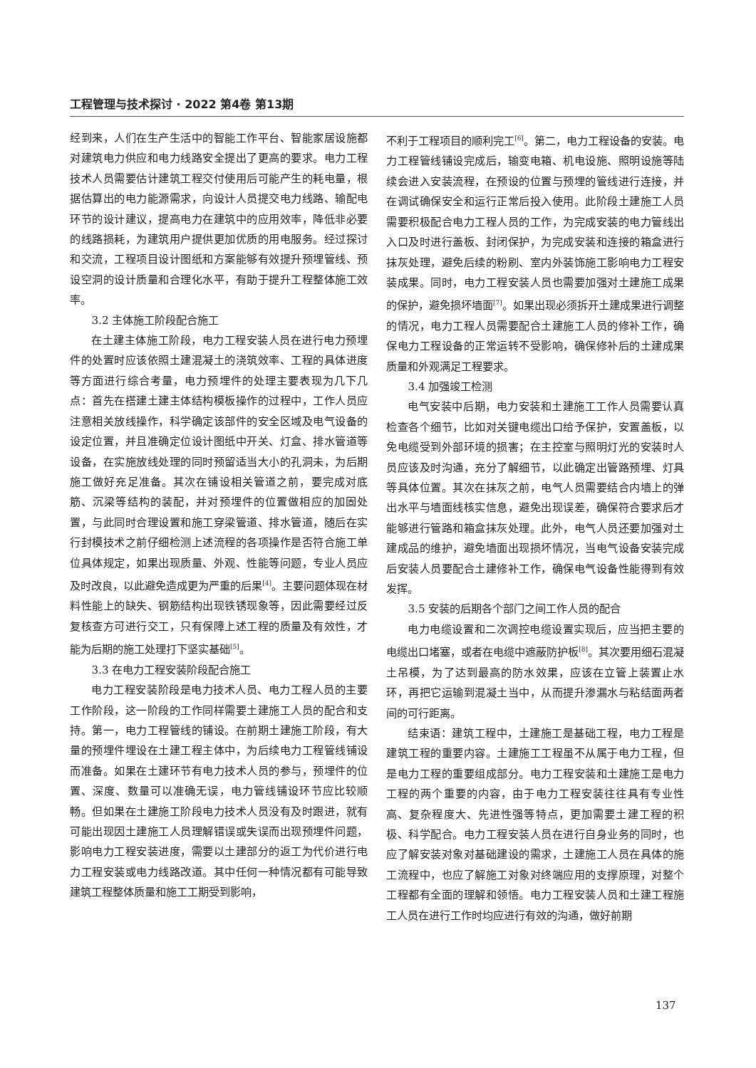工程管理与技术探讨 · 2022 第4卷 第13期
经到来，人们在生产生活中的智能工作平台、智能家居设施都对建筑电力供应和电力线路安全提出了更高的要求。电力工程技术人员需要估计建筑工程交付使用后可能产生的耗电量，根据估算出的电力能源需求，向设计人员提交电力线路、输配电环节的设计建议，提高电力在建筑中的应用效率，降低非必要的线路损耗，为建筑用户提供更加优质的用电服务。经过探讨和交流，工程项目设计图纸和方案能够有效提升预埋管线、预设空洞的设计质量和合理化水平，有助于提升工程整体施工效率。
3.2 主体施工阶段配合施工
在土建主体施工阶段，电力工程安装人员在进行电力预埋件的处置时应该依照土建混凝土的浇筑效率、工程的具体进度等方面进行综合考量，电力预埋件的处理主要表现为几下几点：首先在搭建土建主体结构模板操作的过程中，工作人员应注意相关放线操作，科学确定该部件的安全区域及电气设备的设定位置，并且准确定位设计图纸中开关、灯盒、排水管道等设备，在实施放线处理的同时预留适当大小的孔洞未，为后期施工做好充足准备。其次在铺设相关管道之前，要完成对底筋、沉梁等结构的装配，并对预埋件的位置做相应的加固处置，与此同时合理设置和施工穿梁管道、排水管道，随后在实行封模技术之前仔细检测上述流程的各项操作是否符合施工单位具体规定，如果出现质量、外观、性能等问题，专业人员应及时改良，以此避免造成更为严重的后果<sup>[4]</sup>。主要问题体现在材料性能上的缺失、钢筋结构出现铁锈现象等，因此需要经过反复核查方可进行交工，只有保障上述工程的质量及有效性，才能为后期的施工处理打下坚实基础<sup>[5]</sup>。
3.3 在电力工程安装阶段配合施工
电力工程安装阶段是电力技术人员、电力工程人员的主要工作阶段，这一阶段的工作同样需要土建施工人员的配合和支持。第一，电力工程管线的铺设。在前期土建施工阶段，有大量的预埋件埋设在土建工程主体中，为后续电力工程管线铺设而准备。如果在土建环节有电力技术人员的参与，预埋件的位置、深度、数量可以准确无误，电力管线铺设环节应比较顺畅。但如果在土建施工阶段电力技术人员没有及时跟进，就有可能出现因土建施工人员理解错误或失误而出现预埋件问题，影响电力工程安装进度，需要以土建部分的返工为代价进行电力工程安装或电力线路改道。其中任何一种情况都有可能导致建筑工程整体质量和施工工期受到影响，
不利于工程项目的顺利完工<sup>[6]</sup>。第二，电力工程设备的安装。电力工程管线铺设完成后，输变电箱、机电设施、照明设施等陆续会进入安装流程，在预设的位置与预埋的管线进行连接，并在调试确保安全和运行正常后投入使用。此阶段土建施工人员需要积极配合电力工程人员的工作，为完成安装的电力管线出入口及时进行盖板、封闭保护，为完成安装和连接的箱盒进行抹灰处理，避免后续的粉刷、室内外装饰施工影响电力工程安装成果。同时，电力工程安装人员也需要加强对土建施工成果的保护，避免损坏墙面<sup>[7]</sup>。如果出现必须拆开土建成果进行调整的情况，电力工程人员需要配合土建施工人员的修补工作，确保电力工程设备的正常运转不受影响，确保修补后的土建成果质量和外观满足工程要求。
3.4 加强竣工检测
电气安装中后期，电力安装和土建施工工作人员需要认真检查各个细节，比如对关键电缆出口给予保护，安置盖板，以免电缆受到外部环境的损害；在主控室与照明灯光的安装时人员应该及时沟通，充分了解细节，以此确定出管路预埋、灯具等具体位置。其次在抹灰之前，电气人员需要结合内墙上的弹出水平与墙面线核实信息，避免出现误差，确保符合要求后才能够进行管路和箱盒抹灰处理。此外，电气人员还要加强对土建成品的维护，避免墙面出现损坏情况，当电气设备安装完成后安装人员要配合土建修补工作，确保电气设备性能得到有效发挥。
3.5 安装的后期各个部门之间工作人员的配合
电力电缆设置和二次调控电缆设置实现后，应当把主要的电缆出口堵塞，或者在电缆中遮蔽防护板<sup>[8]</sup>。其次要用细石混凝土吊模，为了达到最高的防水效果，应该在立管上装置止水环，再把它运输到混凝土当中，从而提升渗漏水与粘结面两者间的可行距离。
结束语：建筑工程中，土建施工是基础工程，电力工程是建筑工程的重要内容。土建施工工程虽不从属于电力工程，但是电力工程的重要组成部分。电力工程安装和土建施工是电力工程的两个重要的内容，由于电力工程安装往往具有专业性高、复杂程度大、先进性强等特点，更加需要土建工程的积极、科学配合。电力工程安装人员在进行自身业务的同时，也应了解安装对象对基础建设的需求，土建施工人员在具体的施工流程中，也应了解施工对象对终端应用的支撑原理，对整个工程都有全面的理解和领悟。电力工程安装人员和土建工程施工人员在进行工作时均应进行有效的沟通，做好前期
137